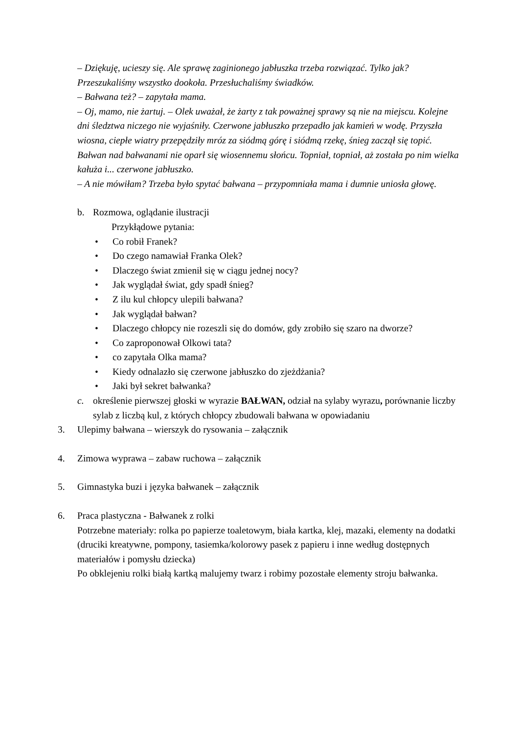– Dziękuję, ucieszy się. Ale sprawę zaginionego jabłuszka trzeba rozwiązać. Tylko jak? Przeszukaliśmy wszystko dookoła. Przesłuchaliśmy świadków.
– Bałwana też? – zapytała mama.
– Oj, mamo, nie żartuj. – Olek uważał, że żarty z tak poważnej sprawy są nie na miejscu. Kolejne dni śledztwa niczego nie wyjaśniły. Czerwone jabłuszko przepadło jak kamień w wodę. Przyszła wiosna, ciepłe wiatry przepędziły mróz za siódmą górę i siódmą rzekę, śnieg zaczął się topić. Bałwan nad bałwanami nie oparł się wiosennemu słońcu. Topniał, topniał, aż została po nim wielka kałuża i... czerwone jabłuszko.
– A nie mówiłam? Trzeba było spytać bałwana – przypomniała mama i dumnie uniosła głowę.
b. Rozmowa, oglądanie ilustracji
Przykłądowe pytania:
• Co robił Franek?
• Do czego namawiał Franka Olek?
• Dlaczego świat zmienił się w ciągu jednej nocy?
• Jak wyglądał świat, gdy spadł śnieg?
• Z ilu kul chłopcy ulepili bałwana?
• Jak wyglądał bałwan?
• Dlaczego chłopcy nie rozeszli się do domów, gdy zrobiło się szaro na dworze?
• Co zaproponował Olkowi tata?
• co zapytała Olka mama?
• Kiedy odnalazło się czerwone jabłuszko do zjeżdżania?
• Jaki był sekret bałwanka?
c. określenie pierwszej głoski w wyrazie BAŁWAN, odział na sylaby wyrazu, porównanie liczby sylab z liczbą kul, z których chłopcy zbudowali bałwana w opowiadaniu
3. Ulepimy bałwana – wierszyk do rysowania – załącznik
4. Zimowa wyprawa – zabaw ruchowa – załącznik
5. Gimnastyka buzi i języka bałwanek – załącznik
6. Praca plastyczna - Bałwanek z rolki
Potrzebne materiały: rolka po papierze toaletowym, biała kartka, klej, mazaki, elementy na dodatki (druciki kreatywne, pompony, tasiemka/kolorowy pasek z papieru i inne według dostępnych materiałów i pomysłu dziecka)
Po obklejeniu rolki białą kartką malujemy twarz i robimy pozostałe elementy stroju bałwanka.